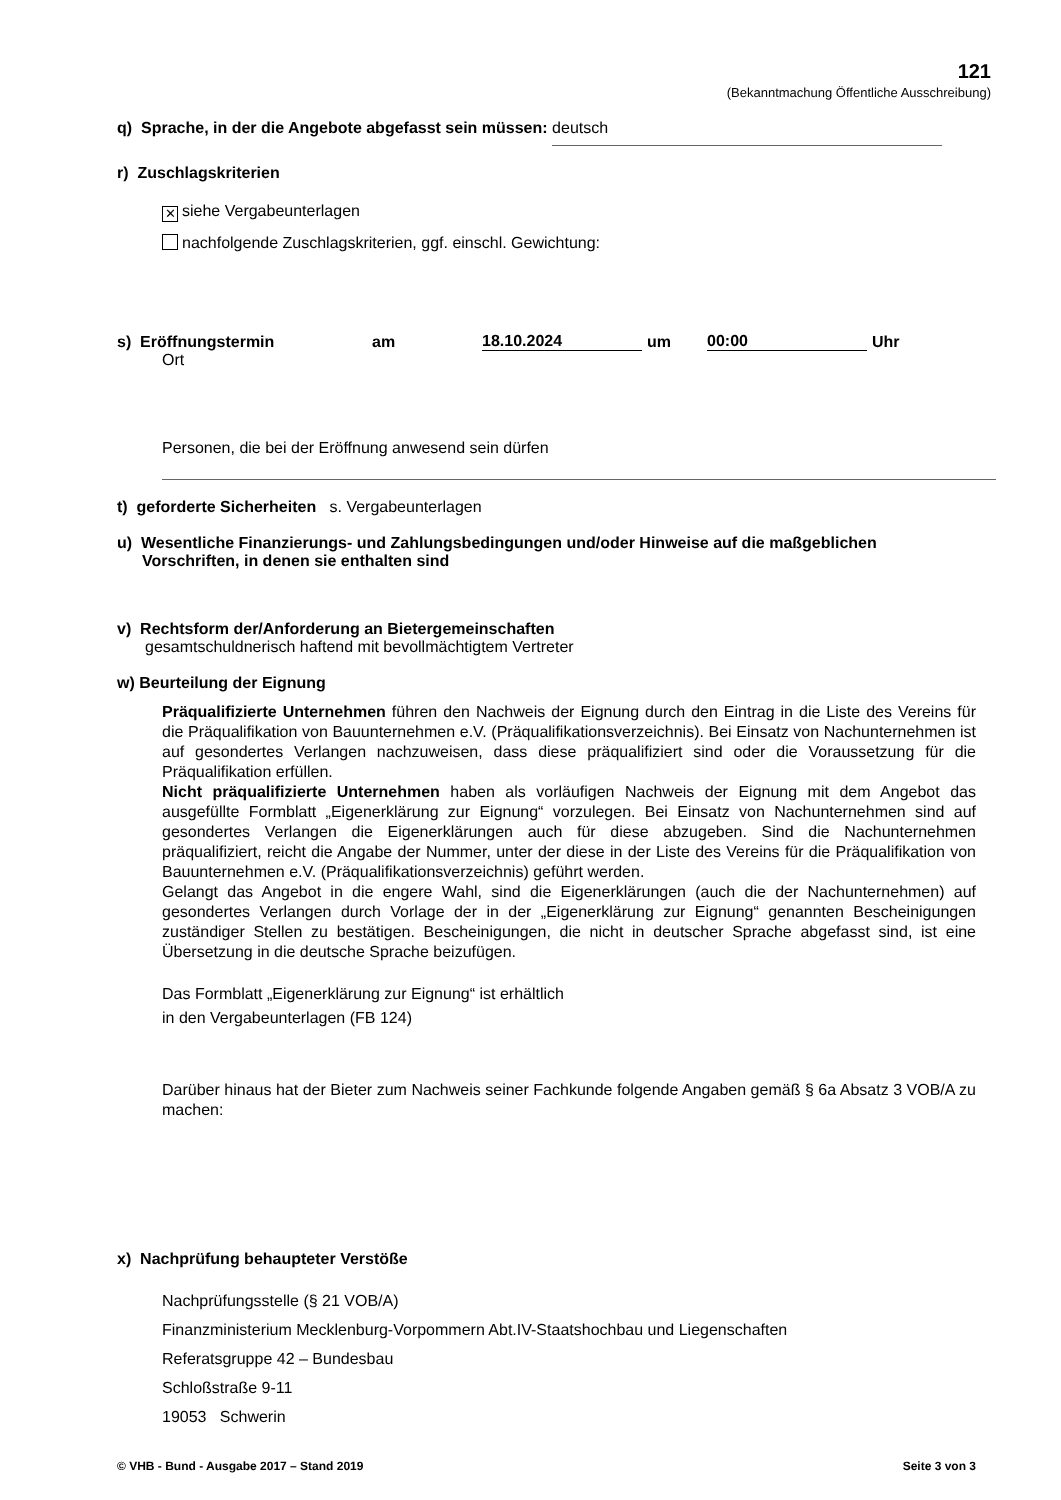121
(Bekanntmachung Öffentliche Ausschreibung)
q) Sprache, in der die Angebote abgefasst sein müssen: deutsch
r) Zuschlagskriterien
✕ siehe Vergabeunterlagen
nachfolgende Zuschlagskriterien, ggf. einschl. Gewichtung:
s) Eröffnungstermin am 18.10.2024 um 00:00 Uhr
Ort
Personen, die bei der Eröffnung anwesend sein dürfen
t) geforderte Sicherheiten s. Vergabeunterlagen
u) Wesentliche Finanzierungs- und Zahlungsbedingungen und/oder Hinweise auf die maßgeblichen
Vorschriften, in denen sie enthalten sind
v) Rechtsform der/Anforderung an Bietergemeinschaften
gesamtschuldnerisch haftend mit bevollmächtigtem Vertreter
w) Beurteilung der Eignung
Präqualifizierte Unternehmen führen den Nachweis der Eignung durch den Eintrag in die Liste des Vereins für die Präqualifikation von Bauunternehmen e.V. (Präqualifikationsverzeichnis). Bei Einsatz von Nachunternehmen ist auf gesondertes Verlangen nachzuweisen, dass diese präqualifiziert sind oder die Voraussetzung für die Präqualifikation erfüllen.
Nicht präqualifizierte Unternehmen haben als vorläufigen Nachweis der Eignung mit dem Angebot das ausgefüllte Formblatt „Eigenerklärung zur Eignung“ vorzulegen. Bei Einsatz von Nachunternehmen sind auf gesondertes Verlangen die Eigenerklärungen auch für diese abzugeben. Sind die Nachunter­nehmen präqualifiziert, reicht die Angabe der Nummer, unter der diese in der Liste des Vereins für die Präqualifikation von Bauunternehmen e.V. (Präqualifikationsverzeichnis) geführt werden.
Gelangt das Angebot in die engere Wahl, sind die Eigenerklärungen (auch die der Nachunternehmen) auf gesondertes Verlangen durch Vorlage der in der „Eigenerklärung zur Eignung“ genannten Beschei­nigungen zuständiger Stellen zu bestätigen. Bescheinigungen, die nicht in deutscher Sprache abgefasst sind, ist eine Übersetzung in die deutsche Sprache beizufügen.
Das Formblatt „Eigenerklärung zur Eignung“ ist erhältlich
in den Vergabeunterlagen (FB 124)
Darüber hinaus hat der Bieter zum Nachweis seiner Fachkunde folgende Angaben gemäß § 6a Ab­satz 3 VOB/A zu machen:
x) Nachprüfung behaupteter Verstöße
Nachprüfungsstelle (§ 21 VOB/A)
Finanzministerium Mecklenburg-Vorpommern Abt.IV-Staatshochbau und Liegenschaften
Referatsgruppe 42 – Bundesbau
Schloßstraße 9-11
19053 Schwerin
© VHB - Bund - Ausgabe 2017 – Stand 2019 Seite 3 von 3